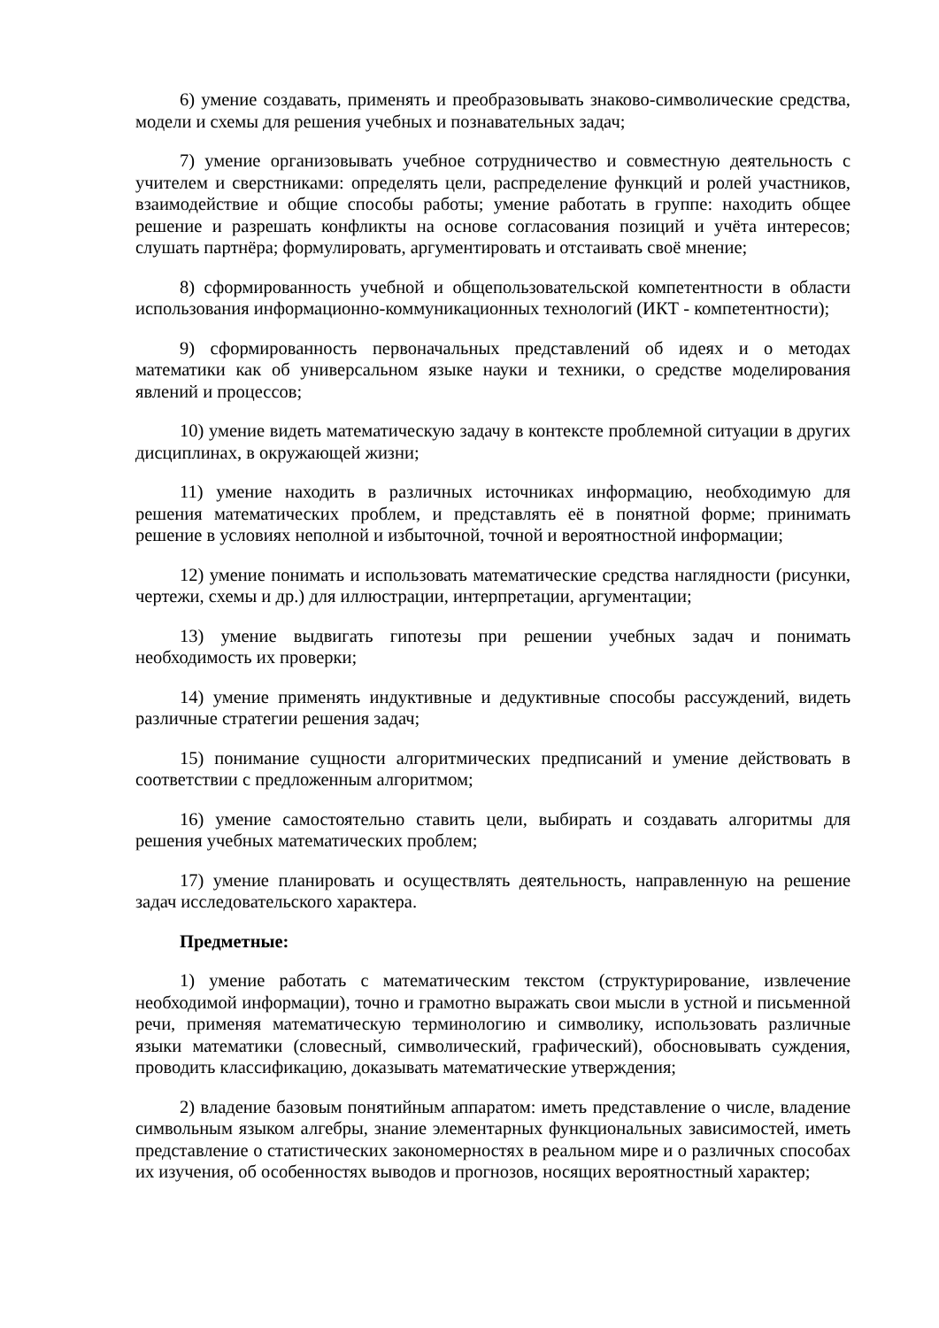6) умение создавать, применять и преобразовывать знаково-символические средства, модели и схемы для решения учебных и познавательных задач;
7) умение организовывать учебное сотрудничество и совместную деятельность с учителем и сверстниками: определять цели, распределение функций и ролей участников, взаимодействие и общие способы работы; умение работать в группе: находить общее решение и разрешать конфликты на основе согласования позиций и учёта интересов; слушать партнёра; формулировать, аргументировать и отстаивать своё мнение;
8) сформированность учебной и общепользовательской компетентности в области использования информационно-коммуникационных технологий (ИКТ - компетентности);
9) сформированность первоначальных представлений об идеях и о методах математики как об универсальном языке науки и техники, о средстве моделирования явлений и процессов;
10) умение видеть математическую задачу в контексте проблемной ситуации в других дисциплинах, в окружающей жизни;
11) умение находить в различных источниках информацию, необходимую для решения математических проблем, и представлять её в понятной форме; принимать решение в условиях неполной и избыточной, точной и вероятностной информации;
12) умение понимать и использовать математические средства наглядности (рисунки, чертежи, схемы и др.) для иллюстрации, интерпретации, аргументации;
13) умение выдвигать гипотезы при решении учебных задач и понимать необходимость их проверки;
14) умение применять индуктивные и дедуктивные способы рассуждений, видеть различные стратегии решения задач;
15) понимание сущности алгоритмических предписаний и умение действовать в соответствии с предложенным алгоритмом;
16) умение самостоятельно ставить цели, выбирать и создавать алгоритмы для решения учебных математических проблем;
17) умение планировать и осуществлять деятельность, направленную на решение задач исследовательского характера.
Предметные:
1) умение работать с математическим текстом (структурирование, извлечение необходимой информации), точно и грамотно выражать свои мысли в устной и письменной речи, применяя математическую терминологию и символику, использовать различные языки математики (словесный, символический, графический), обосновывать суждения, проводить классификацию, доказывать математические утверждения;
2) владение базовым понятийным аппаратом: иметь представление о числе, владение символьным языком алгебры, знание элементарных функциональных зависимостей, иметь представление о статистических закономерностях в реальном мире и о различных способах их изучения, об особенностях выводов и прогнозов, носящих вероятностный характер;